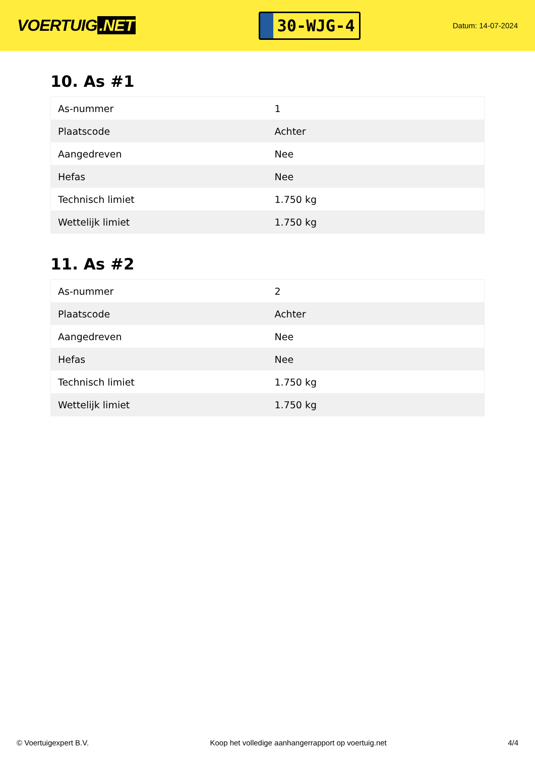VOERTUIG.NET
30-WJG-4
Datum: 14-07-2024
10. As #1
| As-nummer | 1 |
| Plaatscode | Achter |
| Aangedreven | Nee |
| Hefas | Nee |
| Technisch limiet | 1.750 kg |
| Wettelijk limiet | 1.750 kg |
11. As #2
| As-nummer | 2 |
| Plaatscode | Achter |
| Aangedreven | Nee |
| Hefas | Nee |
| Technisch limiet | 1.750 kg |
| Wettelijk limiet | 1.750 kg |
© Voertuigexpert B.V. Koop het volledige aanhangerrapport op voertuig.net 4/4